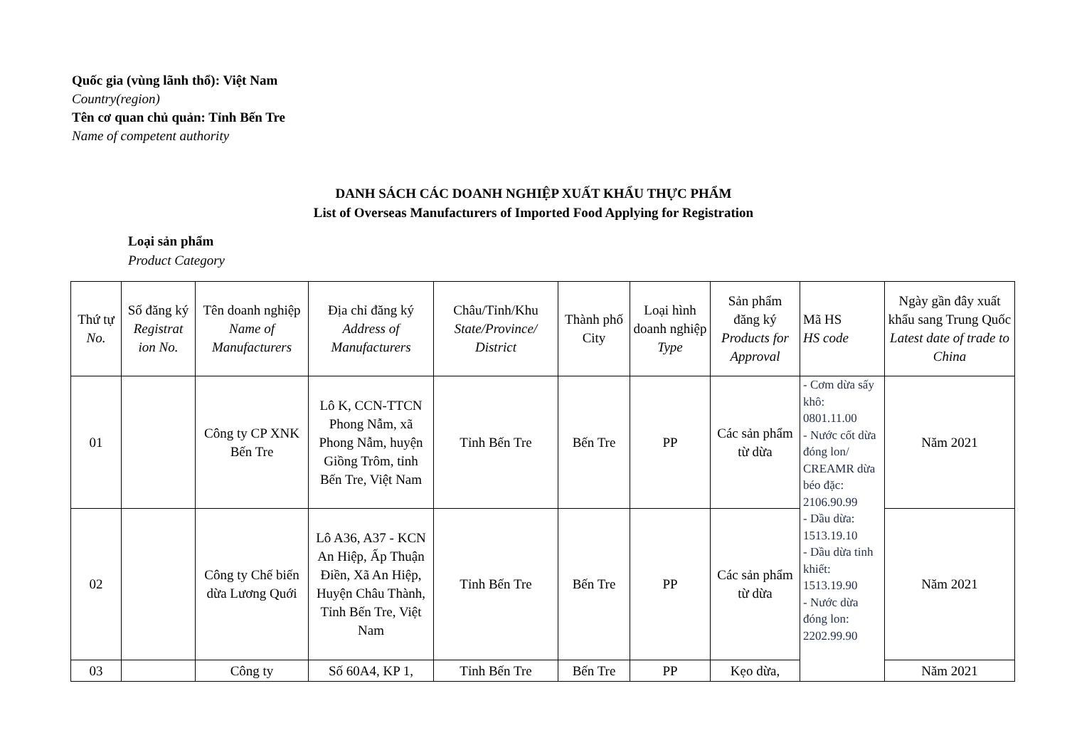Quốc gia (vùng lãnh thổ): Việt Nam
Country(region)
Tên cơ quan chủ quản: Tỉnh Bến Tre
Name of competent authority
DANH SÁCH CÁC DOANH NGHIỆP XUẤT KHẨU THỰC PHẨM
List of Overseas Manufacturers of Imported Food Applying for Registration
Loại sản phẩm
Product Category
| Thứ tự No. | Số đăng ký Registrat ion No. | Tên doanh nghiệp Name of Manufacturers | Địa chỉ đăng ký Address of Manufacturers | Châu/Tỉnh/Khu State/Province/ District | Thành phố City | Loại hình doanh nghiệp Type | Sản phẩm đăng ký Products for Approval | Mã HS HS code | Ngày gần đây xuất khẩu sang Trung Quốc Latest date of trade to China |
| --- | --- | --- | --- | --- | --- | --- | --- | --- | --- |
| 01 | | Công ty CP XNK Bến Tre | Lô K, CCN-TTCN Phong Nẫm, xã Phong Nẫm, huyện Giồng Trôm, tỉnh Bến Tre, Việt Nam | Tỉnh Bến Tre | Bến Tre | PP | Các sản phẩm từ dừa | - Cơm dừa sấy khô: 0801.11.00 - Nước cốt dừa đóng lon/ CREAMR dừa béo đặc: 2106.90.99 - Dầu dừa: 1513.19.10 - Dầu dừa tinh khiết: 1513.19.90 - Nước dừa đóng lon: 2202.99.90 | Năm 2021 |
| 02 | | Công ty Chế biến dừa Lương Quới | Lô A36, A37 - KCN An Hiệp, Ấp Thuận Điền, Xã An Hiệp, Huyện Châu Thành, Tỉnh Bến Tre, Việt Nam | Tỉnh Bến Tre | Bến Tre | PP | Các sản phẩm từ dừa | | Năm 2021 |
| 03 | | Công ty | Số 60A4, KP 1, | Tỉnh Bến Tre | Bến Tre | PP | Kẹo dừa, | | Năm 2021 |